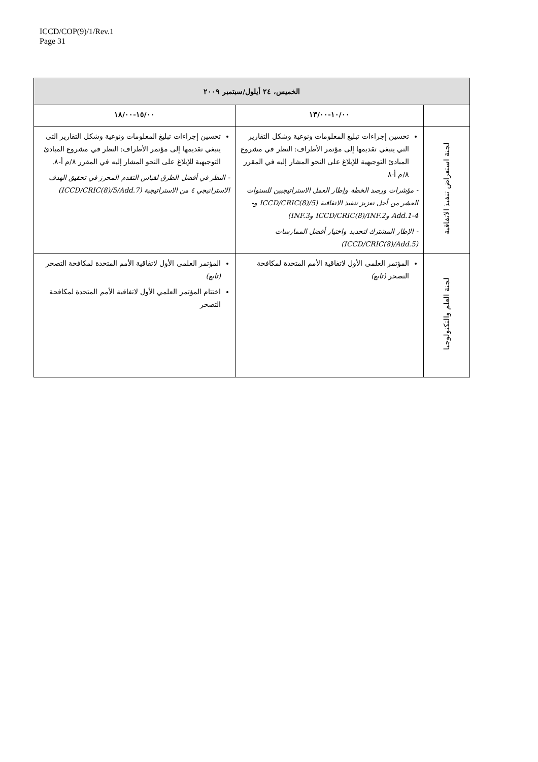ICCD/COP(9)/1/Rev.1
Page 31
| الخميس، ٢٤ أيلول/سبتمبر ٢٠٠٩ | | |
| --- | --- | --- |
| | ١٠/٠٠-١٣/٠٠ | ١٥/٠٠-١٨/٠٠ |
| لجنة استعراض تنفيذ الاتفاقية | تحسين إجراءات تبليغ المعلومات ونوعية وشكل التقارير التي ينبغي تقديمها إلى مؤتمر الأطراف: النظر في مشروع المبادئ التوجيهية للإبلاغ على النحو المشار إليه في المقرر ٨/م أ-٨ - مؤشرات ورصد الخطة وإطار العمل الاستراتيجيين للسنوات العشر من أجل تعزيز تنفيذ الاتفاقية (ICCD/CRIC(8)/5 و-Add.1-4 وICCD/CRIC(8)/INF.2 وINF.3) - الإطار المشترك لتحديد واختيار أفضل الممارسات (ICCD/CRIC(8)/Add.5) | تحسين إجراءات تبليغ المعلومات ونوعية وشكل التقارير التي ينبغي تقديمها إلى مؤتمر الأطراف: النظر في مشروع المبادئ التوجيهية للإبلاغ على النحو المشار إليه في المقرر ٨/م أ-٨. - النظر في أفضل الطرق لقياس التقدم المحرز في تحقيق الهدف الاستراتيجي ٤ من الاستراتيجية (ICCD/CRIC(8)/5/Add.7) |
| لجنة العلم والتكنولوجيا | المؤتمر العلمي الأول لاتفاقية الأمم المتحدة لمكافحة التصحر (تابع) | المؤتمر العلمي الأول لاتفاقية الأمم المتحدة لمكافحة التصحر (تابع) اختتام المؤتمر العلمي الأول لاتفاقية الأمم المتحدة لمكافحة التصحر |